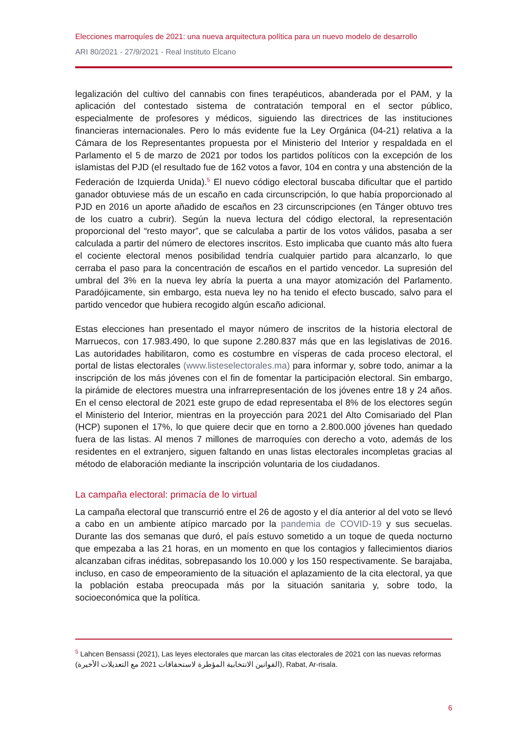Elecciones marroquíes de 2021: una nueva arquitectura política para un nuevo modelo de desarrollo
ARI 80/2021 - 27/9/2021 - Real Instituto Elcano
legalización del cultivo del cannabis con fines terapéuticos, abanderada por el PAM, y la aplicación del contestado sistema de contratación temporal en el sector público, especialmente de profesores y médicos, siguiendo las directrices de las instituciones financieras internacionales. Pero lo más evidente fue la Ley Orgánica (04-21) relativa a la Cámara de los Representantes propuesta por el Ministerio del Interior y respaldada en el Parlamento el 5 de marzo de 2021 por todos los partidos políticos con la excepción de los islamistas del PJD (el resultado fue de 162 votos a favor, 104 en contra y una abstención de la Federación de Izquierda Unida).<sup>5</sup> El nuevo código electoral buscaba dificultar que el partido ganador obtuviese más de un escaño en cada circunscripción, lo que había proporcionado al PJD en 2016 un aporte añadido de escaños en 23 circunscripciones (en Tánger obtuvo tres de los cuatro a cubrir). Según la nueva lectura del código electoral, la representación proporcional del “resto mayor”, que se calculaba a partir de los votos válidos, pasaba a ser calculada a partir del número de electores inscritos. Esto implicaba que cuanto más alto fuera el cociente electoral menos posibilidad tendría cualquier partido para alcanzarlo, lo que cerraba el paso para la concentración de escaños en el partido vencedor. La supresión del umbral del 3% en la nueva ley abría la puerta a una mayor atomización del Parlamento. Paradójicamente, sin embargo, esta nueva ley no ha tenido el efecto buscado, salvo para el partido vencedor que hubiera recogido algún escaño adicional.
Estas elecciones han presentado el mayor número de inscritos de la historia electoral de Marruecos, con 17.983.490, lo que supone 2.280.837 más que en las legislativas de 2016. Las autoridades habilitaron, como es costumbre en vísperas de cada proceso electoral, el portal de listas electorales (www.listeselectorales.ma) para informar y, sobre todo, animar a la inscripción de los más jóvenes con el fin de fomentar la participación electoral. Sin embargo, la pirámide de electores muestra una infrarrepresentación de los jóvenes entre 18 y 24 años. En el censo electoral de 2021 este grupo de edad representaba el 8% de los electores según el Ministerio del Interior, mientras en la proyección para 2021 del Alto Comisariado del Plan (HCP) suponen el 17%, lo que quiere decir que en torno a 2.800.000 jóvenes han quedado fuera de las listas. Al menos 7 millones de marroquíes con derecho a voto, además de los residentes en el extranjero, siguen faltando en unas listas electorales incompletas gracias al método de elaboración mediante la inscripción voluntaria de los ciudadanos.
La campaña electoral: primacía de lo virtual
La campaña electoral que transcurrió entre el 26 de agosto y el día anterior al del voto se llevó a cabo en un ambiente atípico marcado por la pandemia de COVID-19 y sus secuelas. Durante las dos semanas que duró, el país estuvo sometido a un toque de queda nocturno que empezaba a las 21 horas, en un momento en que los contagios y fallecimientos diarios alcanzaban cifras inéditas, sobrepasando los 10.000 y los 150 respectivamente. Se barajaba, incluso, en caso de empeoramiento de la situación el aplazamiento de la cita electoral, ya que la población estaba preocupada más por la situación sanitaria y, sobre todo, la socioeconómica que la política.
<sup>5</sup> Lahcen Bensassi (2021), Las leyes electorales que marcan las citas electorales de 2021 con las nuevas reformas (القوانين الانتخابية المؤطرة لاستحقاقات 2021 مع التعديلات الأخيرة), Rabat, Ar-risala.
6